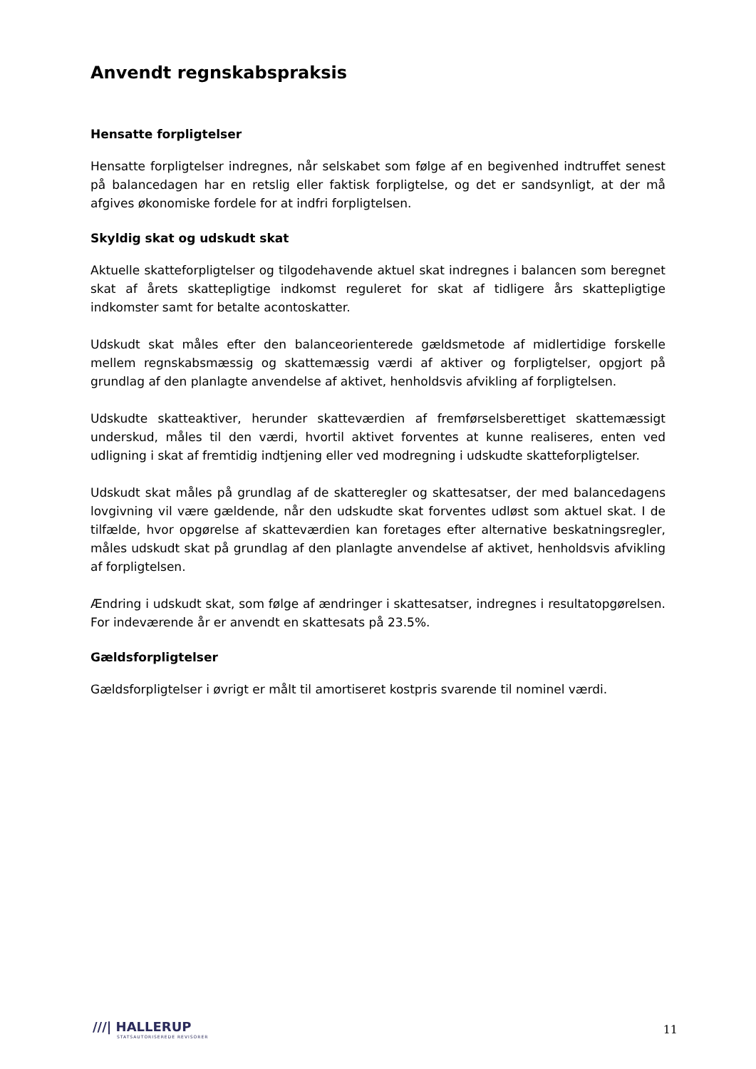Anvendt regnskabspraksis
Hensatte forpligtelser
Hensatte forpligtelser indregnes, når selskabet som følge af en begivenhed indtruffet senest på balancedagen har en retslig eller faktisk forpligtelse, og det er sandsynligt, at der må afgives økonomiske fordele for at indfri forpligtelsen.
Skyldig skat og udskudt skat
Aktuelle skatteforpligtelser og tilgodehavende aktuel skat indregnes i balancen som beregnet skat af årets skattepligtige indkomst reguleret for skat af tidligere års skattepligtige indkomster samt for betalte acontoskatter.
Udskudt skat måles efter den balanceorienterede gældsmetode af midlertidige forskelle mellem regnskabsmæssig og skattemæssig værdi af aktiver og forpligtelser, opgjort på grundlag af den planlagte anvendelse af aktivet, henholdsvis afvikling af forpligtelsen.
Udskudte skatteaktiver, herunder skatteværdien af fremførselsberettiget skattemæssigt underskud, måles til den værdi, hvortil aktivet forventes at kunne realiseres, enten ved udligning i skat af fremtidig indtjening eller ved modregning i udskudte skatteforpligtelser.
Udskudt skat måles på grundlag af de skatteregler og skattesatser, der med balancedagens lovgivning vil være gældende, når den udskudte skat forventes udløst som aktuel skat. I de tilfælde, hvor opgørelse af skatteværdien kan foretages efter alternative beskatningsregler, måles udskudt skat på grundlag af den planlagte anvendelse af aktivet, henholdsvis afvikling af forpligtelsen.
Ændring i udskudt skat, som følge af ændringer i skattesatser, indregnes i resultatopgørelsen. For indeværende år er anvendt en skattesats på 23.5%.
Gældsforpligtelser
Gældsforpligtelser i øvrigt er målt til amortiseret kostpris svarende til nominel værdi.
///| HALLERUP
STATSAUTORISEREDE REVISORER
11